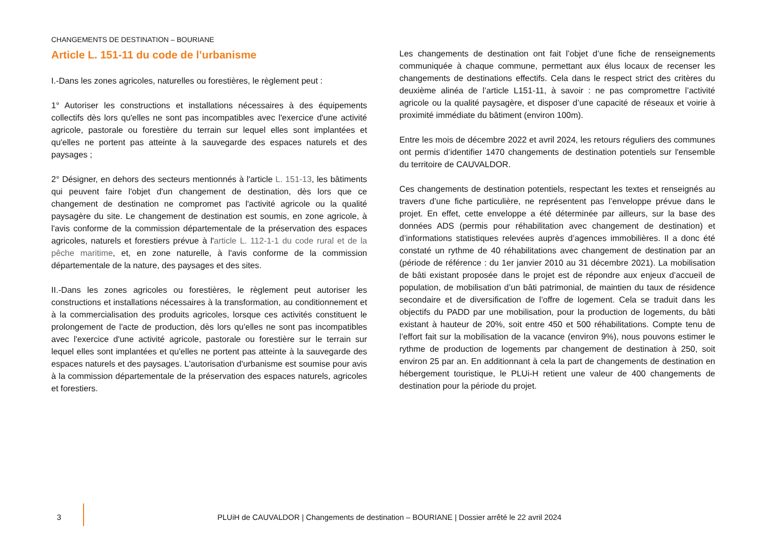CHANGEMENTS DE DESTINATION – BOURIANE
Article L. 151-11 du code de l’urbanisme
I.-Dans les zones agricoles, naturelles ou forestières, le règlement peut :
1° Autoriser les constructions et installations nécessaires à des équipements collectifs dès lors qu'elles ne sont pas incompatibles avec l'exercice d'une activité agricole, pastorale ou forestière du terrain sur lequel elles sont implantées et qu'elles ne portent pas atteinte à la sauvegarde des espaces naturels et des paysages ;
2° Désigner, en dehors des secteurs mentionnés à l'article L. 151-13, les bâtiments qui peuvent faire l'objet d'un changement de destination, dès lors que ce changement de destination ne compromet pas l'activité agricole ou la qualité paysagère du site. Le changement de destination est soumis, en zone agricole, à l'avis conforme de la commission départementale de la préservation des espaces agricoles, naturels et forestiers prévue à l'article L. 112-1-1 du code rural et de la pêche maritime, et, en zone naturelle, à l'avis conforme de la commission départementale de la nature, des paysages et des sites.
II.-Dans les zones agricoles ou forestières, le règlement peut autoriser les constructions et installations nécessaires à la transformation, au conditionnement et à la commercialisation des produits agricoles, lorsque ces activités constituent le prolongement de l'acte de production, dès lors qu'elles ne sont pas incompatibles avec l'exercice d'une activité agricole, pastorale ou forestière sur le terrain sur lequel elles sont implantées et qu'elles ne portent pas atteinte à la sauvegarde des espaces naturels et des paysages. L'autorisation d'urbanisme est soumise pour avis à la commission départementale de la préservation des espaces naturels, agricoles et forestiers.
Les changements de destination ont fait l’objet d’une fiche de renseignements communiquée à chaque commune, permettant aux élus locaux de recenser les changements de destinations effectifs. Cela dans le respect strict des critères du deuxième alinéa de l’article L151-11, à savoir : ne pas compromettre l’activité agricole ou la qualité paysagère, et disposer d’une capacité de réseaux et voirie à proximité immédiate du bâtiment (environ 100m).
Entre les mois de décembre 2022 et avril 2024, les retours réguliers des communes ont permis d’identifier 1470 changements de destination potentiels sur l'ensemble du territoire de CAUVALDOR.
Ces changements de destination potentiels, respectant les textes et renseignés au travers d’une fiche particulière, ne représentent pas l’enveloppe prévue dans le projet. En effet, cette enveloppe a été déterminée par ailleurs, sur la base des données ADS (permis pour réhabilitation avec changement de destination) et d’informations statistiques relevées auprès d’agences immobilières. Il a donc été constaté un rythme de 40 réhabilitations avec changement de destination par an (période de référence : du 1er janvier 2010 au 31 décembre 2021). La mobilisation de bâti existant proposée dans le projet est de répondre aux enjeux d’accueil de population, de mobilisation d’un bâti patrimonial, de maintien du taux de résidence secondaire et de diversification de l’offre de logement. Cela se traduit dans les objectifs du PADD par une mobilisation, pour la production de logements, du bâti existant à hauteur de 20%, soit entre 450 et 500 réhabilitations. Compte tenu de l’effort fait sur la mobilisation de la vacance (environ 9%), nous pouvons estimer le rythme de production de logements par changement de destination à 250, soit environ 25 par an. En additionnant à cela la part de changements de destination en hébergement touristique, le PLUi-H retient une valeur de 400 changements de destination pour la période du projet.
3
PLUiH de CAUVALDOR | Changements de destination – BOURIANE | Dossier arrêté le 22 avril 2024